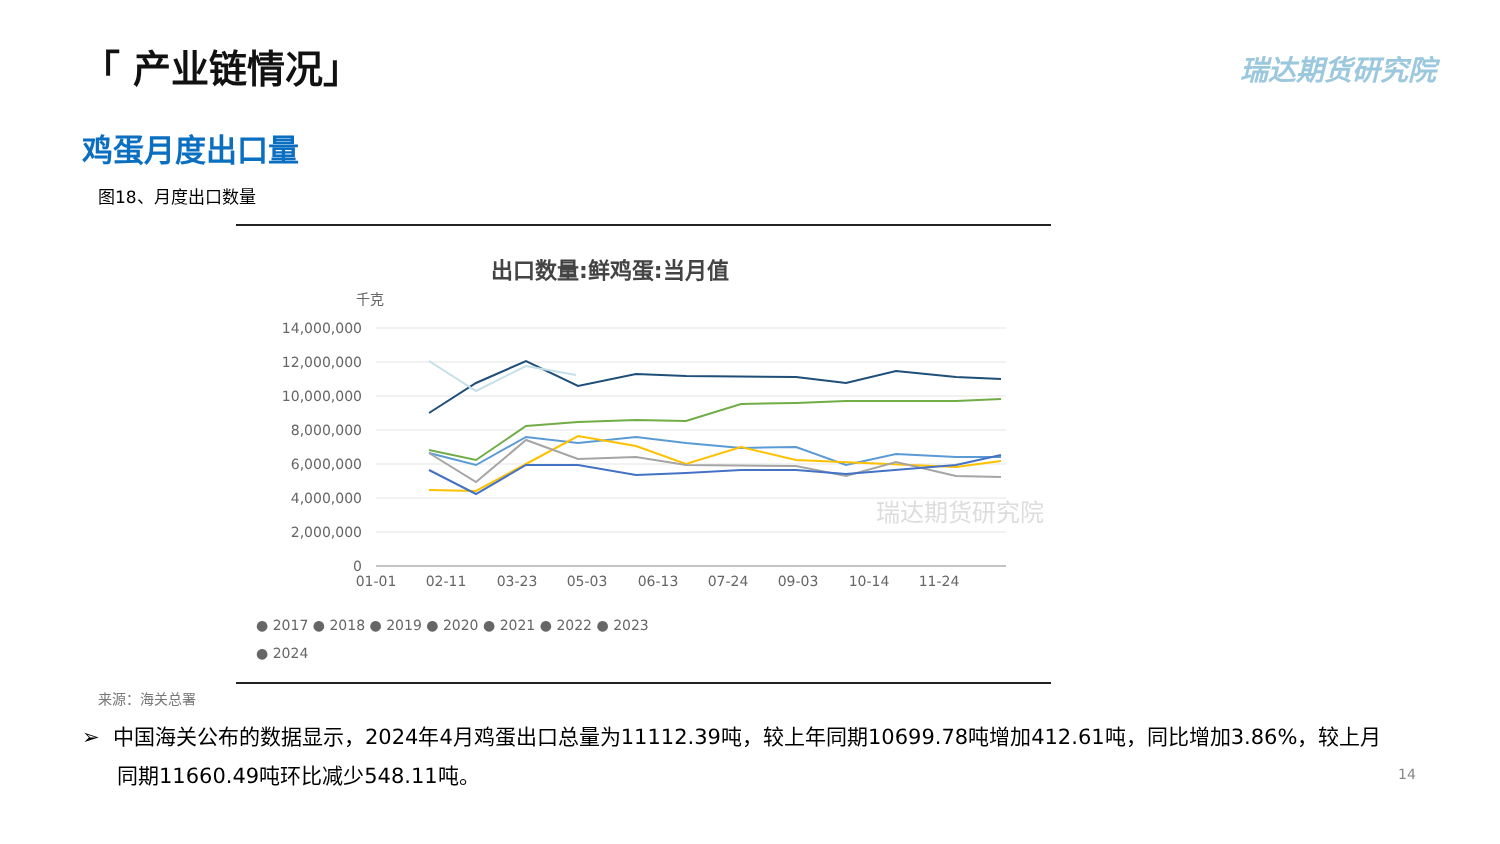「 产业链情况」 瑞达期货研究院
鸡蛋月度出口量
图18、月度出口数量
出口数量:鲜鸡蛋:当月值
千克
14,000,000
12,000,000
10,000,000
8,000,000
6,000,000
4,000,000
2,000,000
0
01-01
02-11
03-23
05-03
06-13
07-24
09-03
10-14
11-24
瑞达期货研究院
● 2017 ● 2018 ● 2019 ● 2020 ● 2021 ● 2022 ● 2023
● 2024
来源：海关总署
➢ 中国海关公布的数据显示，2024年4月鸡蛋出口总量为11112.39吨，较上年同期10699.78吨增加412.61吨，同比增加3.86%，较上月同期11660.49吨环比减少548.11吨。
14